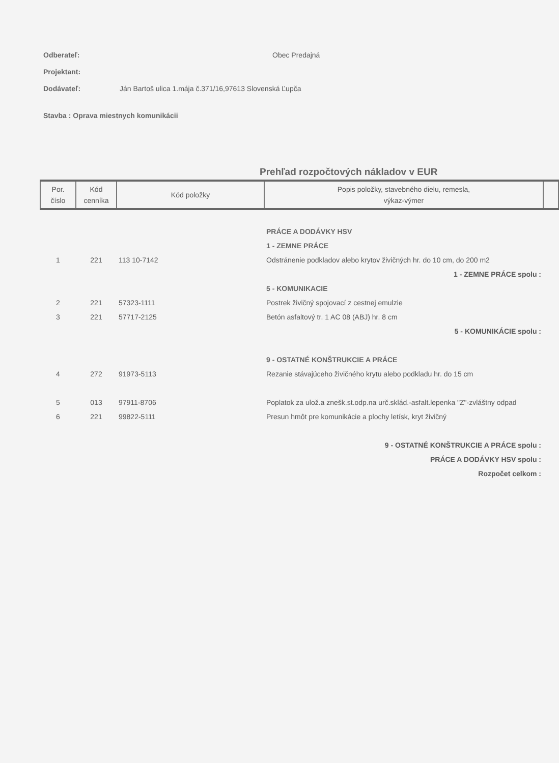Odberateľ: Obec Predajná
Projektant:
Dodávateľ: Ján Bartoš ulica 1.mája č.371/16,97613 Slovenská Ľupča
Stavba : Oprava miestnych komunikácii
Prehľad rozpočtových nákladov v EUR
| Por. číslo | Kód cenníka | Kód položky | Popis položky, stavebného dielu, remesla, výkaz-výmer | |
| --- | --- | --- | --- | --- |
| | | | PRÁCE A DODÁVKY HSV | |
| | | | 1 - ZEMNE PRÁCE | |
| 1 | 221 | 113 10-7142 | Odstránenie podkladov alebo krytov živičných hr. do 10 cm, do 200 m2 | |
| 1 - ZEMNE PRÁCE spolu : | | | | |
| | | | 5 - KOMUNIKACIE | |
| 2 | 221 | 57323-1111 | Postrek živičný spojovací z cestnej emulzie | |
| 3 | 221 | 57717-2125 | Betón asfaltový tr. 1 AC 08 (ABJ) hr. 8 cm | |
| 5 - KOMUNIKÁCIE spolu : | | | | |
| | | | 9 - OSTATNÉ KONŠTRUKCIE A PRÁCE | |
| 4 | 272 | 91973-5113 | Rezanie stávajúceho živičného krytu alebo podkladu hr. do 15 cm | |
| 5 | 013 | 97911-8706 | Poplatok za ulož.a znešk.st.odp.na urč.sklád.-asfalt.lepenka "Z"-zvláštny odpad | |
| 6 | 221 | 99822-5111 | Presun hmôt pre komunikácie a plochy letísk, kryt živičný | |
| 9 - OSTATNÉ KONŠTRUKCIE A PRÁCE spolu : | | | | |
| PRÁCE A DODÁVKY HSV spolu : | | | | |
| Rozpočet celkom : | | | | |